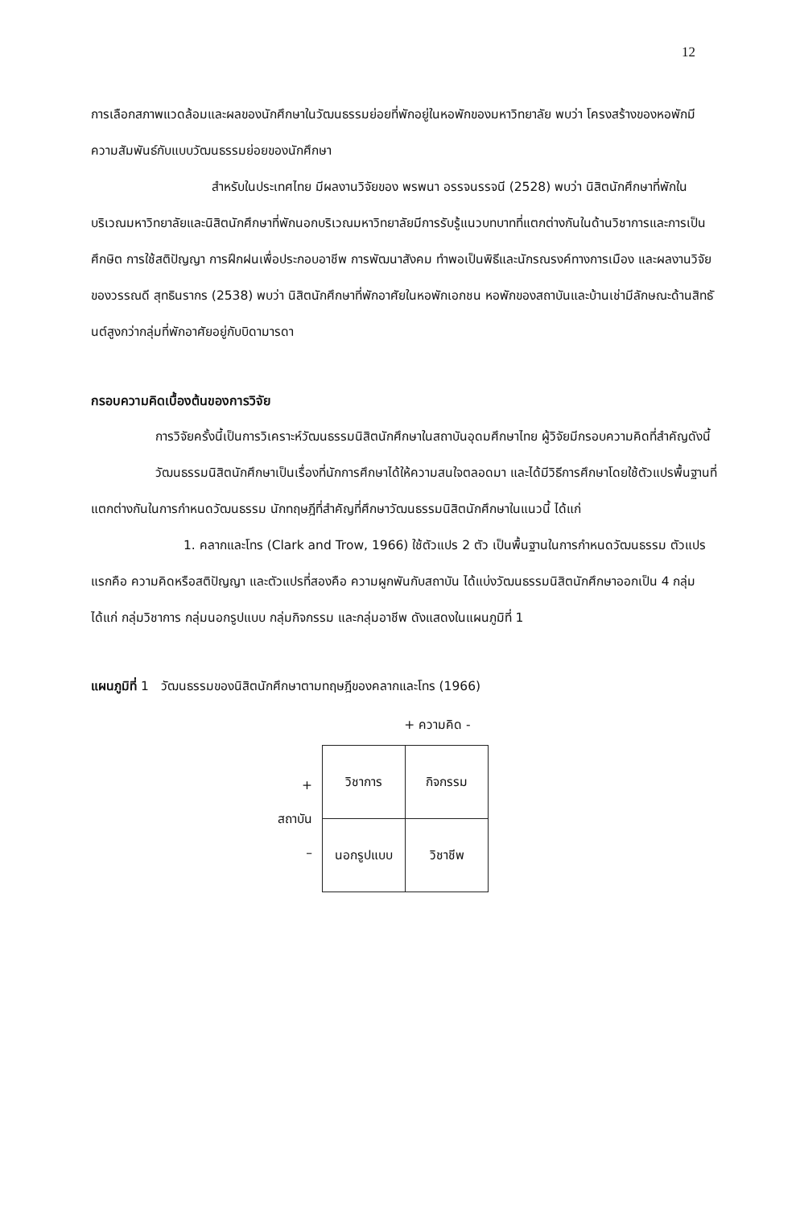12
การเลือกสภาพแวดล้อมและผลของนักศึกษาในวัฒนธรรมย่อยที่พักอยู่ในหอพักของมหาวิทยาลัย พบว่า โครงสร้างของหอพักมีความสัมพันธ์กับแบบวัฒนธรรมย่อยของนักศึกษา
สำหรับในประเทศไทย มีผลงานวิจัยของ พรพนา อรรจนรรจนี (2528) พบว่า นิสิตนักศึกษาที่พักในบริเวณมหาวิทยาลัยและนิสิตนักศึกษาที่พักนอกบริเวณมหาวิทยาลัยมีการรับรู้แนวบทบาทที่แตกต่างกันในด้านวิชาการและการเป็นศึกษิต การใช้สติปัญญา การฝึกฝนเพื่อประกอบอาชีพ การพัฒนาสังคม ทำพอเป็นพิธีและนักรณรงค์ทางการเมือง และผลงานวิจัยของวรรณดี สุทธินรากร (2538) พบว่า นิสิตนักศึกษาที่พักอาศัยในหอพักเอกชน หอพักของสถาบันและบ้านเช่ามีลักษณะด้านสิทธันต์สูงกว่ากลุ่มที่พักอาศัยอยู่กับบิดามารดา
กรอบความคิดเบื้องต้นของการวิจัย
การวิจัยครั้งนี้เป็นการวิเคราะห์วัฒนธรรมนิสิตนักศึกษาในสถาบันอุดมศึกษาไทย ผู้วิจัยมีกรอบความคิดที่สำคัญดังนี้
วัฒนธรรมนิสิตนักศึกษาเป็นเรื่องที่นักการศึกษาได้ให้ความสนใจตลอดมา และได้มีวิธีการศึกษาโดยใช้ตัวแปรพื้นฐานที่แตกต่างกันในการกำหนดวัฒนธรรม นักทฤษฎีที่สำคัญที่ศึกษาวัฒนธรรมนิสิตนักศึกษาในแนวนี้ ได้แก่
1. คลากและโทร (Clark and Trow, 1966) ใช้ตัวแปร 2 ตัว เป็นพื้นฐานในการกำหนดวัฒนธรรม ตัวแปรแรกคือ ความคิดหรือสติปัญญา และตัวแปรที่สองคือ ความผูกพันกับสถาบัน ได้แบ่งวัฒนธรรมนิสิตนักศึกษาออกเป็น 4 กลุ่ม ได้แก่ กลุ่มวิชาการ กลุ่มนอกรูปแบบ กลุ่มกิจกรรม และกลุ่มอาชีพ ดังแสดงในแผนภูมิที่ 1
แผนภูมิที่ 1 วัฒนธรรมของนิสิตนักศึกษาตามทฤษฎีของคลากและโทร (1966)
+ ความคิด -
+
สถาบัน
–
| วิชาการ | กิจกรรม |
| นอกรูปแบบ | วิชาชีพ |